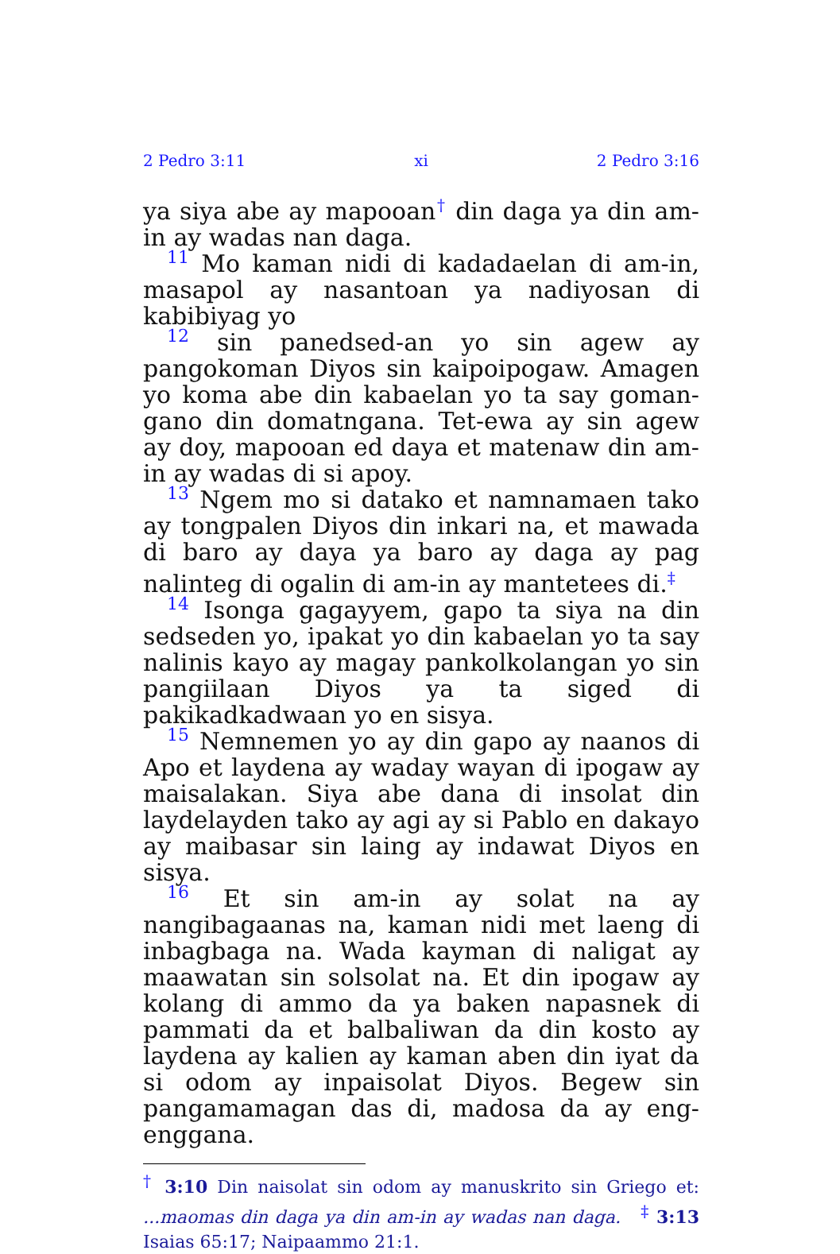2 Pedro 3:11 xi 2 Pedro 3:16
ya siya abe ay mapooan<sup>†</sup> din daga ya din am-in ay wadas nan daga.
11 Mo kaman nidi di kadadaelan di am-in, masapol ay nasantoan ya nadiyosan di kabibiyag yo
12 sin panedsed-an yo sin agew ay pangokoman Diyos sin kaipoipogaw. Amagen yo koma abe din kabaelan yo ta say goman-gano din domatngana. Tet-ewa ay sin agew ay doy, mapooan ed daya et matenaw din am-in ay wadas di si apoy.
13 Ngem mo si datako et namnamaen tako ay tongpalen Diyos din inkari na, et mawada di baro ay daya ya baro ay daga ay pag nalinteg di ogalin di am-in ay mantetees di.<sup>‡</sup>
14 Isonga gagayyem, gapo ta siya na din sedseden yo, ipakat yo din kabaelan yo ta say nalinis kayo ay magay pankolkolangan yo sin pangiilaan Diyos ya ta siged di pakikadkadwaan yo en sisya.
15 Nemnemen yo ay din gapo ay naanos di Apo et laydena ay waday wayan di ipogaw ay maisalakan. Siya abe dana di insolat din laydelayden tako ay agi ay si Pablo en dakayo ay maibasar sin laing ay indawat Diyos en sisya.
16 Et sin am-in ay solat na ay nangibagaanas na, kaman nidi met laeng di inbagbaga na. Wada kayman di naligat ay maawatan sin solsolat na. Et din ipogaw ay kolang di ammo da ya baken napasnek di pammati da et balbaliwan da din kosto ay laydena ay kalien ay kaman aben din iyat da si odom ay inpaisolat Diyos. Begew sin pangamamagan das di, madosa da ay eng-enggana.
<sup>†</sup> 3:10 Din naisolat sin odom ay manuskrito sin Griego et: ...maomas din daga ya din am-in ay wadas nan daga. <sup>‡</sup> 3:13 Isaias 65:17; Naipaammo 21:1.